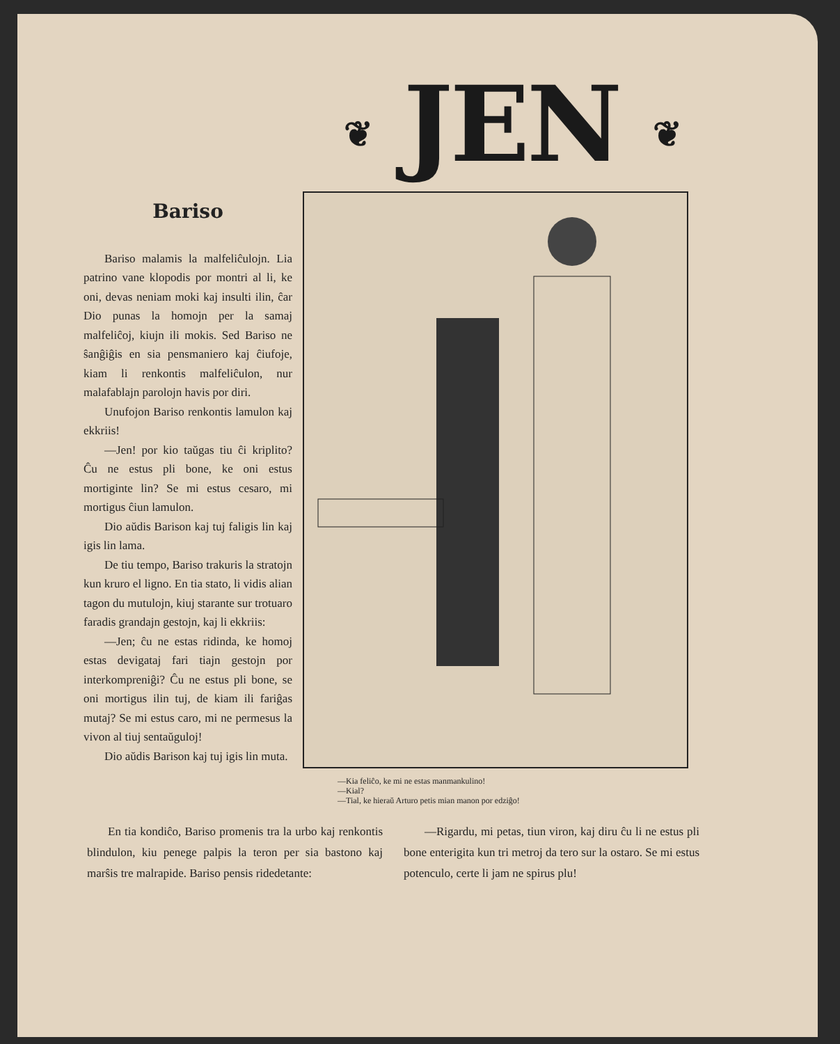❦ JEN ❦
Bariso
Bariso malamis la malfeliĉulojn. Lia patrino vane klopodis por montri al li, ke oni, devas neniam moki kaj insulti ilin, ĉar Dio punas la homojn per la samaj malfeliĉoj, kiujn ili mokis. Sed Bariso ne ŝanĝiĝis en sia pensmaniero kaj ĉiufoje, kiam li renkontis malfeliĉulon, nur malafablajn parolojn havis por diri.
Unufojon Bariso renkontis lamulon kaj ekkriis!
—Jen! por kio taŭgas tiu ĉi kriplito? Ĉu ne estus pli bone, ke oni estus mortiginte lin? Se mi estus cesaro, mi mortigus ĉiun lamulon.
Dio aŭdis Barison kaj tuj faligis lin kaj igis lin lama.
De tiu tempo, Bariso trakuris la stratojn kun kruro el ligno. En tia stato, li vidis alian tagon du mutulojn, kiuj starante sur trotuaro faradis grandajn gestojn, kaj li ekkriis:
—Jen; ĉu ne estas ridinda, ke homoj estas devigataj fari tiajn gestojn por interkompreniĝi? Ĉu ne estus pli bone, se oni mortigus ilin tuj, de kiam ili fariĝas mutaj? Se mi estus caro, mi ne permesus la vivon al tiuj sentaŭguloj!
Dio aŭdis Barison kaj tuj igis lin muta.
—Kia feliĉo, ke mi ne estas manmankulino!
—Kial?
—Tial, ke hieraŭ Arturo petis mian manon por edziĝo!
En tia kondiĉo, Bariso promenis tra la urbo kaj renkontis blindulon, kiu penege palpis la teron per sia bastono kaj marŝis tre malrapide. Bariso pensis ridedetante:
—Rigardu, mi petas, tiun viron, kaj diru ĉu li ne estus pli bone enterigita kun tri metroj da tero sur la ostaro. Se mi estus potenculo, certe li jam ne spirus plu!